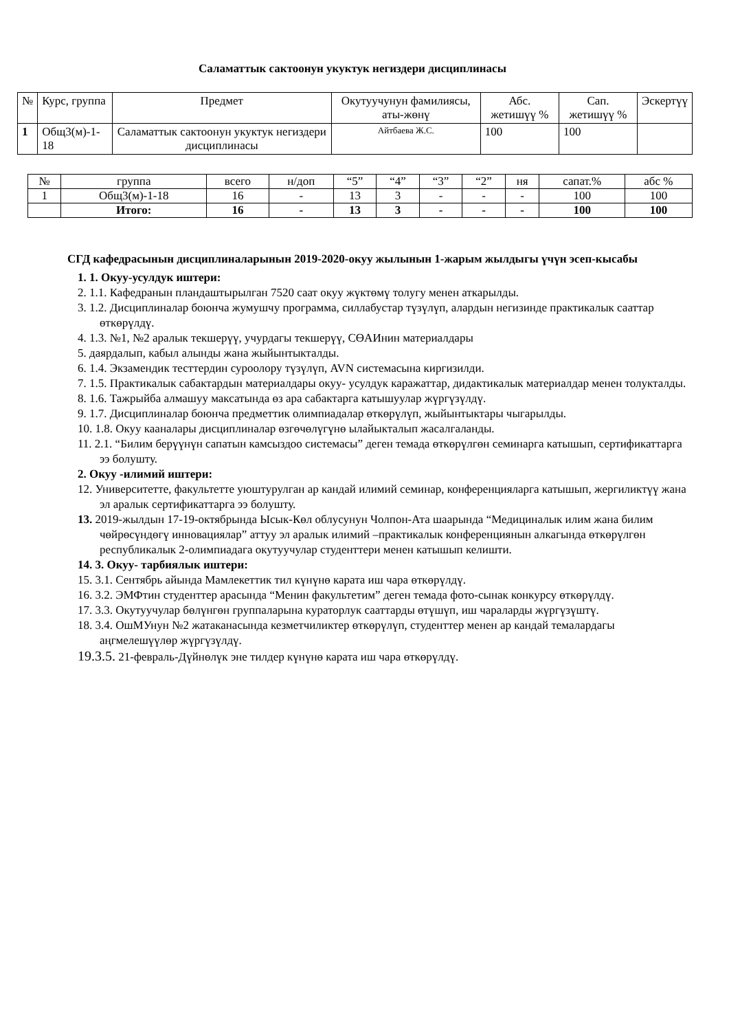Саламаттык сактоонун укуктук негиздери дисциплинасы
| № | Курс, группа | Предмет | Окутуучунун фамилиясы, аты-жөнү | Абс. жетишүү % | Сап. жетишүү % | Эскертүү |
| --- | --- | --- | --- | --- | --- | --- |
| 1 | Общ3(м)-1-18 | Саламаттык сактоонун укуктук негиздери дисциплинасы | Айтбаева Ж.С. | 100 | 100 | |
| № | группа | всего | н/доп | “5” | “4” | “3” | “2” | ня | сапат.% | абс % |
| --- | --- | --- | --- | --- | --- | --- | --- | --- | --- | --- |
| 1 | Общ3(м)-1-18 | 16 | - | 13 | 3 | - | - | - | 100 | 100 |
| | Итого: | 16 | - | 13 | 3 | - | - | - | 100 | 100 |
СГД кафедрасынын дисциплиналарынын 2019-2020-окуу жылынын 1-жарым жылдыгы үчүн эсеп-кысабы
1. 1. Окуу-усулдук иштери:
2. 1.1. Кафедранын пландаштырылган 7520 саат окуу жүктөмү толугу менен аткарылды.
3. 1.2. Дисциплиналар боюнча жумушчу программа, силлабустар түзүлүп, алардын негизинде практикалык сааттар өткөрүлдү.
4. 1.3. №1, №2 аралык текшерүү, учурдагы текшерүү, СӨАИнин материалдары
5. даярдалып, кабыл алынды жана жыйынтыкталды.
6. 1.4. Экзамендик тесттердин суроолору түзүлүп, AVN системасына киргизилди.
7. 1.5. Практикалык сабактардын материалдары окуу- усулдук каражаттар, дидактикалык материалдар менен толукталды.
8. 1.6. Тажрыйба алмашуу максатында өз ара сабактарга катышуулар жүргүзүлдү.
9. 1.7. Дисциплиналар боюнча предметтик олимпиадалар өткөрүлүп, жыйынтыктары чыгарылды.
10. 1.8. Окуу кааналары дисциплиналар өзгөчөлүгүнө ылайыкталып жасалгаланды.
11. 2.1. “Билим берүүнүн сапатын камсыздоо системасы” деген темада өткөрүлгөн семинарга катышып, сертификаттарга ээ болушту.
2. Окуу -илимий иштери:
12. Университетте, факультетте уюштурулган ар кандай илимий семинар, конференцияларга катышып, жергиликтүү жана эл аралык сертификаттарга ээ болушту.
13. 2019-жылдын 17-19-октябрында Ысык-Көл облусунун Чолпон-Ата шаарында “Медициналык илим жана билим чөйрөсүндөгү инновациялар” аттуу эл аралык илимий –практикалык конференциянын алкагында өткөрүлгөн республикалык 2-олимпиадага окутуучулар студенттери менен катышып келишти.
14. 3. Окуу- тарбиялык иштери:
15. 3.1. Сентябрь айында Мамлекеттик тил күнүнө карата иш чара өткөрүлдү.
16. 3.2. ЭМФтин студенттер арасында “Менин факультетим” деген темада фото-сынак конкурсу өткөрүлдү.
17. 3.3. Окутуучулар бөлүнгөн группаларына кураторлук сааттарды өтүшүп, иш чараларды жүргүзүштү.
18. 3.4. ОшМУнун №2 жатаканасында кезметчиликтер өткөрүлүп, студенттер менен ар кандай темалардагы аңгмелешүүлөр жүргүзүлдү.
19.3.5. 21-февраль-Дүйнөлүк эне тилдер күнүнө карата иш чара өткөрүлдү.